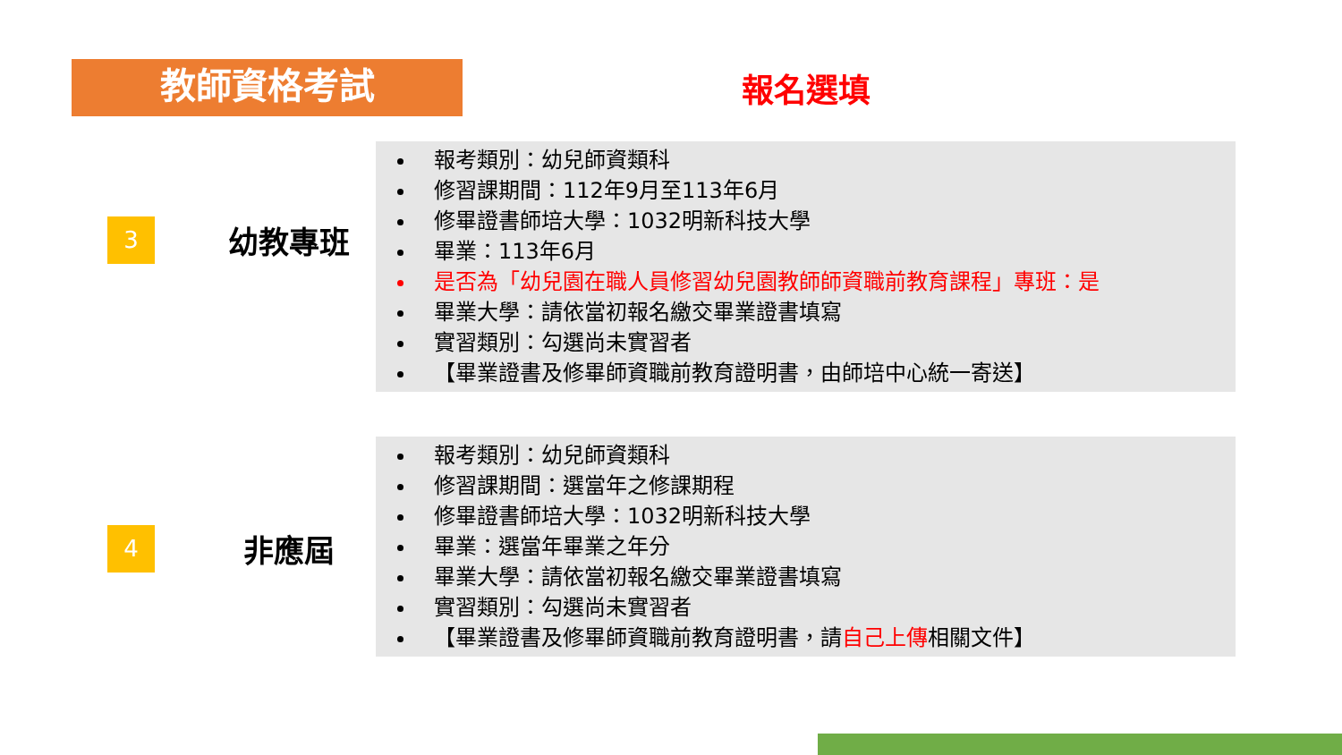教師資格考試
報名選填
3
幼教專班
報考類別：幼兒師資類科
修習課期間：112年9月至113年6月
修畢證書師培大學：1032明新科技大學
畢業：113年6月
是否為「幼兒園在職人員修習幼兒園教師師資職前教育課程」專班：是
畢業大學：請依當初報名繳交畢業證書填寫
實習類別：勾選尚未實習者
【畢業證書及修畢師資職前教育證明書，由師培中心統一寄送】
4
非應屆
報考類別：幼兒師資類科
修習課期間：選當年之修課期程
修畢證書師培大學：1032明新科技大學
畢業：選當年畢業之年分
畢業大學：請依當初報名繳交畢業證書填寫
實習類別：勾選尚未實習者
【畢業證書及修畢師資職前教育證明書，請自己上傳相關文件】